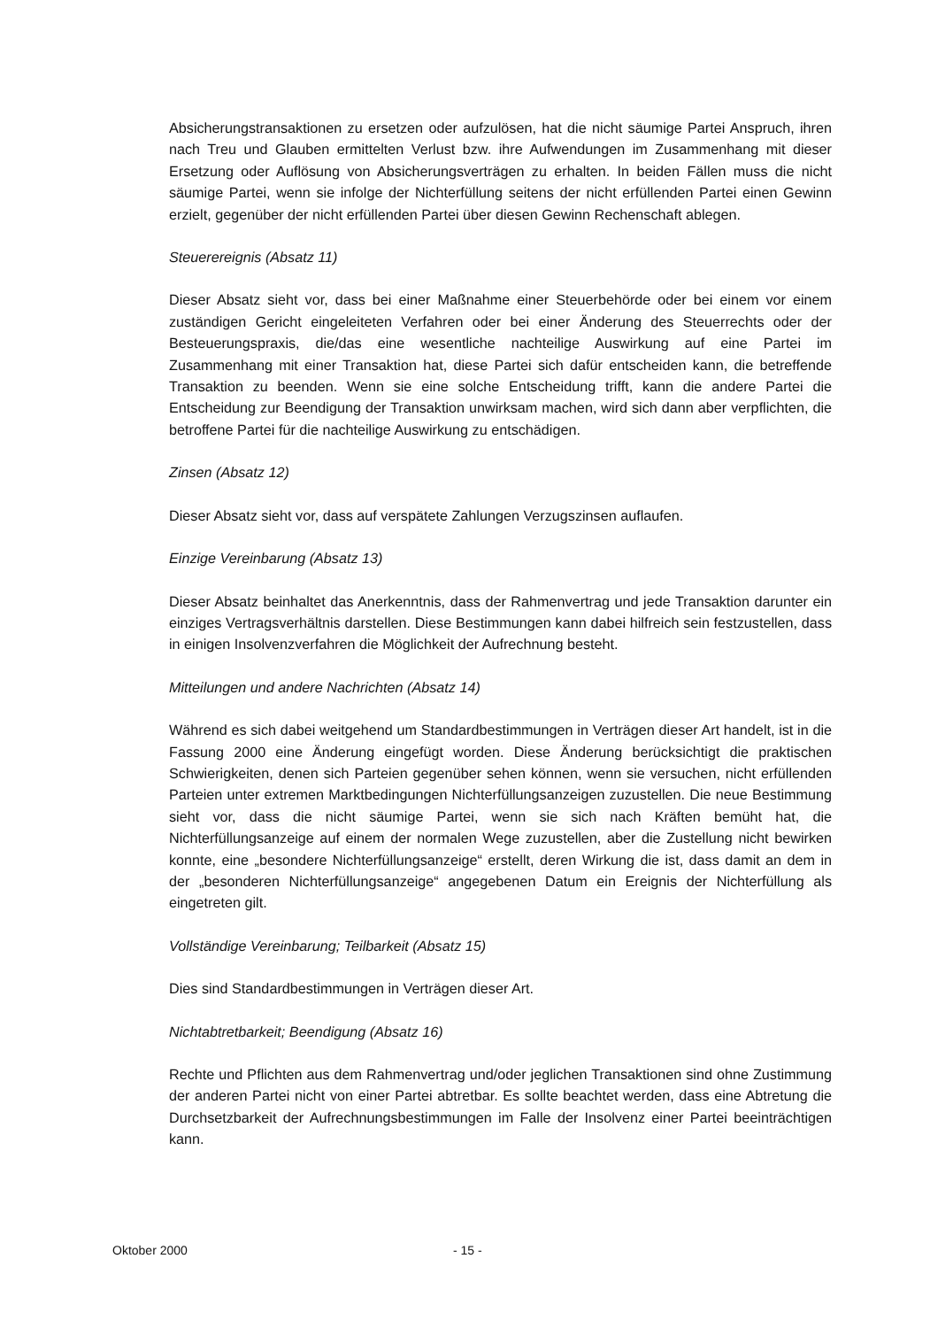Absicherungstransaktionen zu ersetzen oder aufzulösen, hat die nicht säumige Partei Anspruch, ihren nach Treu und Glauben ermittelten Verlust bzw. ihre Aufwendungen im Zusammenhang mit dieser Ersetzung oder Auflösung von Absicherungsverträgen zu erhalten. In beiden Fällen muss die nicht säumige Partei, wenn sie infolge der Nichterfüllung seitens der nicht erfüllenden Partei einen Gewinn erzielt, gegenüber der nicht erfüllenden Partei über diesen Gewinn Rechenschaft ablegen.
Steuerereignis (Absatz 11)
Dieser Absatz sieht vor, dass bei einer Maßnahme einer Steuerbehörde oder bei einem vor einem zuständigen Gericht eingeleiteten Verfahren oder bei einer Änderung des Steuerrechts oder der Besteuerungspraxis, die/das eine wesentliche nachteilige Auswirkung auf eine Partei im Zusammenhang mit einer Transaktion hat, diese Partei sich dafür entscheiden kann, die betreffende Transaktion zu beenden. Wenn sie eine solche Entscheidung trifft, kann die andere Partei die Entscheidung zur Beendigung der Transaktion unwirksam machen, wird sich dann aber verpflichten, die betroffene Partei für die nachteilige Auswirkung zu entschädigen.
Zinsen (Absatz 12)
Dieser Absatz sieht vor, dass auf verspätete Zahlungen Verzugszinsen auflaufen.
Einzige Vereinbarung (Absatz 13)
Dieser Absatz beinhaltet das Anerkenntnis, dass der Rahmenvertrag und jede Transaktion darunter ein einziges Vertragsverhältnis darstellen. Diese Bestimmungen kann dabei hilfreich sein festzustellen, dass in einigen Insolvenzverfahren die Möglichkeit der Aufrechnung besteht.
Mitteilungen und andere Nachrichten (Absatz 14)
Während es sich dabei weitgehend um Standardbestimmungen in Verträgen dieser Art handelt, ist in die Fassung 2000 eine Änderung eingefügt worden. Diese Änderung berücksichtigt die praktischen Schwierigkeiten, denen sich Parteien gegenüber sehen können, wenn sie versuchen, nicht erfüllenden Parteien unter extremen Marktbedingungen Nichterfüllungsanzeigen zuzustellen. Die neue Bestimmung sieht vor, dass die nicht säumige Partei, wenn sie sich nach Kräften bemüht hat, die Nichterfüllungsanzeige auf einem der normalen Wege zuzustellen, aber die Zustellung nicht bewirken konnte, eine „besondere Nichterfüllungsanzeige“ erstellt, deren Wirkung die ist, dass damit an dem in der „besonderen Nichterfüllungsanzeige“ angegebenen Datum ein Ereignis der Nichterfüllung als eingetreten gilt.
Vollständige Vereinbarung; Teilbarkeit (Absatz 15)
Dies sind Standardbestimmungen in Verträgen dieser Art.
Nichtabtretbarkeit; Beendigung (Absatz 16)
Rechte und Pflichten aus dem Rahmenvertrag und/oder jeglichen Transaktionen sind ohne Zustimmung der anderen Partei nicht von einer Partei abtretbar. Es sollte beachtet werden, dass eine Abtretung die Durchsetzbarkeit der Aufrechnungsbestimmungen im Falle der Insolvenz einer Partei beeinträchtigen kann.
Oktober 2000 - 15 -